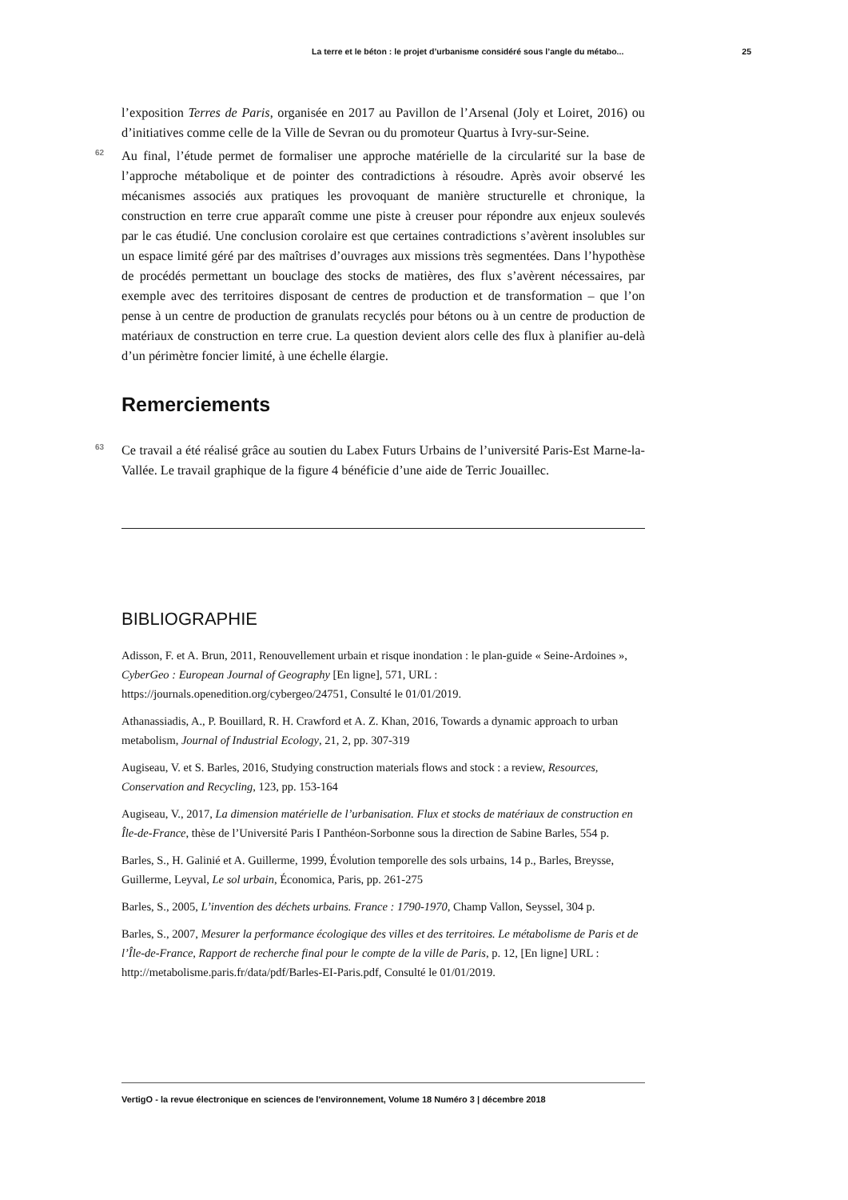La terre et le béton : le projet d’urbanisme considéré sous l’angle du métabo... 25
l’exposition Terres de Paris, organisée en 2017 au Pavillon de l’Arsenal (Joly et Loiret, 2016) ou d’initiatives comme celle de la Ville de Sevran ou du promoteur Quartus à Ivry-sur-Seine.
62 Au final, l’étude permet de formaliser une approche matérielle de la circularité sur la base de l’approche métabolique et de pointer des contradictions à résoudre. Après avoir observé les mécanismes associés aux pratiques les provoquant de manière structurelle et chronique, la construction en terre crue apparaît comme une piste à creuser pour répondre aux enjeux soulevés par le cas étudié. Une conclusion corolaire est que certaines contradictions s’avèrent insolubles sur un espace limité géré par des maîtrises d’ouvrages aux missions très segmentées. Dans l’hypothèse de procédés permettant un bouclage des stocks de matières, des flux s’avèrent nécessaires, par exemple avec des territoires disposant de centres de production et de transformation – que l’on pense à un centre de production de granulats recyclés pour bétons ou à un centre de production de matériaux de construction en terre crue. La question devient alors celle des flux à planifier au-delà d’un périmètre foncier limité, à une échelle élargie.
Remerciements
63 Ce travail a été réalisé grâce au soutien du Labex Futurs Urbains de l’université Paris-Est Marne-la-Vallée. Le travail graphique de la figure 4 bénéficie d’une aide de Terric Jouaillec.
BIBLIOGRAPHIE
Adisson, F. et A. Brun, 2011, Renouvellement urbain et risque inondation : le plan-guide « Seine-Ardoines », CyberGeo : European Journal of Geography [En ligne], 571, URL : https://journals.openedition.org/cybergeo/24751, Consulté le 01/01/2019.
Athanassiadis, A., P. Bouillard, R. H. Crawford et A. Z. Khan, 2016, Towards a dynamic approach to urban metabolism, Journal of Industrial Ecology, 21, 2, pp. 307-319
Augiseau, V. et S. Barles, 2016, Studying construction materials flows and stock : a review, Resources, Conservation and Recycling, 123, pp. 153-164
Augiseau, V., 2017, La dimension matérielle de l’urbanisation. Flux et stocks de matériaux de construction en Île-de-France, thèse de l’Université Paris I Panthéon-Sorbonne sous la direction de Sabine Barles, 554 p.
Barles, S., H. Galinié et A. Guillerme, 1999, Évolution temporelle des sols urbains, 14 p., Barles, Breysse, Guillerme, Leyval, Le sol urbain, Économica, Paris, pp. 261-275
Barles, S., 2005, L’invention des déchets urbains. France : 1790-1970, Champ Vallon, Seyssel, 304 p.
Barles, S., 2007, Mesurer la performance écologique des villes et des territoires. Le métabolisme de Paris et de l’Île-de-France, Rapport de recherche final pour le compte de la ville de Paris, p. 12, [En ligne] URL : http://metabolisme.paris.fr/data/pdf/Barles-EI-Paris.pdf, Consulté le 01/01/2019.
VertigO - la revue électronique en sciences de l'environnement, Volume 18 Numéro 3 | décembre 2018